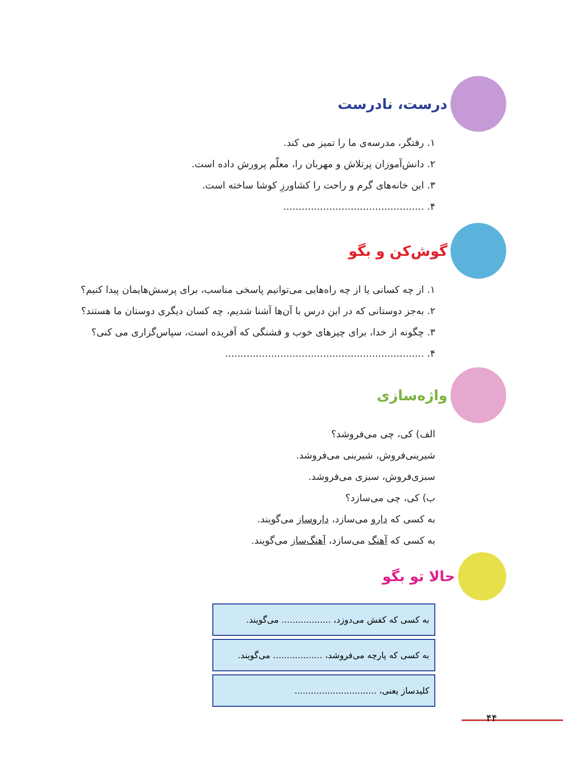درست، نادرست
۱. رفتگر، مدرسه‌ی ما را تمیز می کند.
۲. دانش‌آموزان پرتلاش و مهربان را، معلّم پرورش داده است.
۳. این خانه‌های گرم و راحت را کشاورزِ کوشا ساخته است.
۴. ..............................................
گوش‌کن و بگو
۱. از چه کسانی یا از چه راه‌هایی می‌توانیم پاسخی مناسب، برای پرسش‌هایمان پیدا کنیم؟
۲. به‌جز دوستانی که در این درس با آن‌ها آشنا شدیم، چه کسان دیگری دوستان ما هستند؟
۳. چگونه از خدا، برای چیزهای خوب و قشنگی که آفریده است، سپاس‌گزاری می کنی؟
۴. .................................................................
واژه‌سازی
الف) کی، چی می‌فروشد؟
شیرینی‌فروش، شیرینی می‌فروشد.
سبزی‌فروش، سبزی می‌فروشد.
ب) کی، چی می‌سازد؟
به کسی که دارو می‌سازد، داروساز می‌گویند.
به کسی که آهنگ می‌سازد، آهنگ‌ساز می‌گویند.
حالا تو بگو
به کسی که کفش می‌دوزد، .................. می‌گویند.
به کسی که پارچه می‌فروشد، .................. می‌گویند.
کلیدساز یعنی، ..............................
۴۴